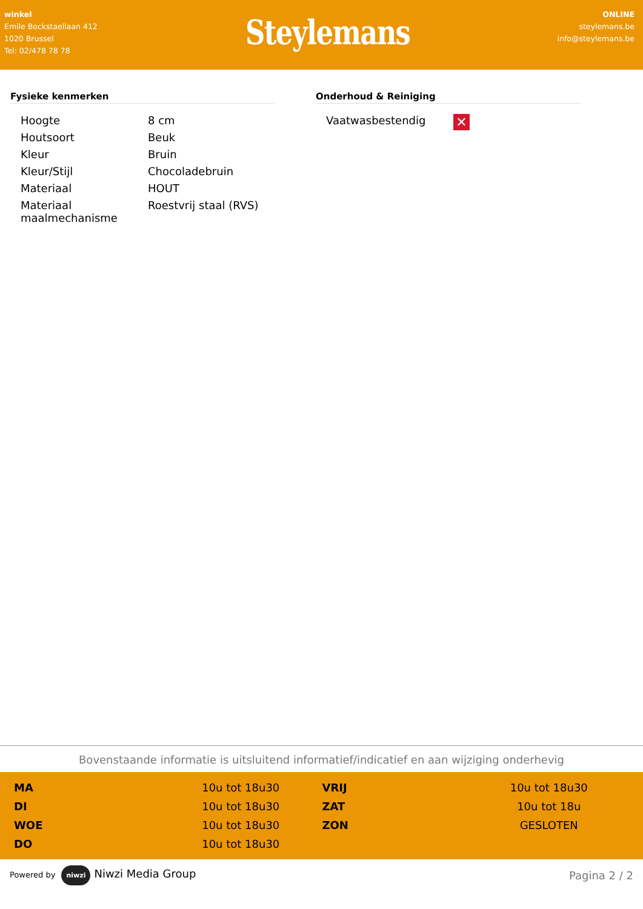winkel
Emile Bockstaellaan 412
1020 Brussel
Tel: 02/478 78 78
Steylemans
ONLINE
steylemans.be
info@steylemans.be
Fysieke kenmerken
| Hoogte | 8 cm |
| Houtsoort | Beuk |
| Kleur | Bruin |
| Kleur/Stijl | Chocoladebruin |
| Materiaal | HOUT |
| Materiaal maalmechanisme | Roestvrij staal (RVS) |
Onderhoud & Reiniging
| Vaatwasbestendig | ✕ |
Bovenstaande informatie is uitsluitend informatief/indicatief en aan wijziging onderhevig
| MA | 10u tot 18u30 |
| DI | 10u tot 18u30 |
| WOE | 10u tot 18u30 |
| DO | 10u tot 18u30 |
| VRIJ | 10u tot 18u30 |
| ZAT | 10u tot 18u |
| ZON | GESLOTEN |
Powered by niwzi Niwzi Media Group
Pagina 2 / 2